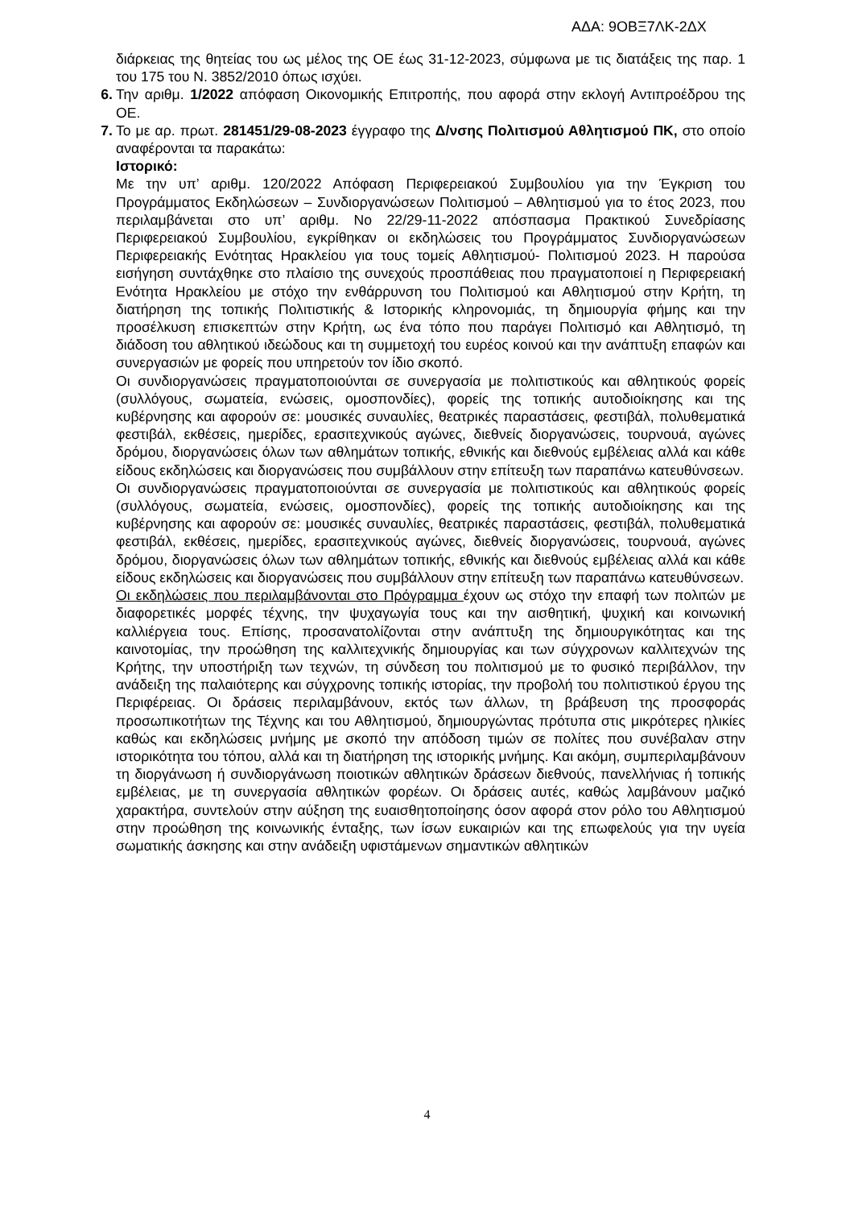ΑΔΑ: 9ΟΒΞ7ΛΚ-2ΔΧ
διάρκειας της θητείας του ως μέλος της ΟΕ έως 31-12-2023, σύμφωνα με τις διατάξεις της παρ. 1 του 175 του Ν. 3852/2010 όπως ισχύει.
6. Την αριθμ. 1/2022 απόφαση Οικονομικής Επιτροπής, που αφορά στην εκλογή Αντιπροέδρου της ΟΕ.
7. Το με αρ. πρωτ. 281451/29-08-2023 έγγραφο της Δ/νσης Πολιτισμού Αθλητισμού ΠΚ, στο οποίο αναφέρονται τα παρακάτω:
Ιστορικό:
Με την υπ’ αριθμ. 120/2022 Απόφαση Περιφερειακού Συμβουλίου για την Έγκριση του Προγράμματος Εκδηλώσεων – Συνδιοργανώσεων Πολιτισμού – Αθλητισμού για το έτος 2023, που περιλαμβάνεται στο υπ’ αριθμ. Νο 22/29-11-2022 απόσπασμα Πρακτικού Συνεδρίασης Περιφερειακού Συμβουλίου, εγκρίθηκαν οι εκδηλώσεις του Προγράμματος Συνδιοργανώσεων Περιφερειακής Ενότητας Ηρακλείου για τους τομείς Αθλητισμού- Πολιτισμού 2023. Η παρούσα εισήγηση συντάχθηκε στο πλαίσιο της συνεχούς προσπάθειας που πραγματοποιεί η Περιφερειακή Ενότητα Ηρακλείου με στόχο την ενθάρρυνση του Πολιτισμού και Αθλητισμού στην Κρήτη, τη διατήρηση της τοπικής Πολιτιστικής & Ιστορικής κληρονομιάς, τη δημιουργία φήμης και την προσέλκυση επισκεπτών στην Κρήτη, ως ένα τόπο που παράγει Πολιτισμό και Αθλητισμό, τη διάδοση του αθλητικού ιδεώδους και τη συμμετοχή του ευρέος κοινού και την ανάπτυξη επαφών και συνεργασιών με φορείς που υπηρετούν τον ίδιο σκοπό.
Οι συνδιοργανώσεις πραγματοποιούνται σε συνεργασία με πολιτιστικούς και αθλητικούς φορείς (συλλόγους, σωματεία, ενώσεις, ομοσπονδίες), φορείς της τοπικής αυτοδιοίκησης και της κυβέρνησης και αφορούν σε: μουσικές συναυλίες, θεατρικές παραστάσεις, φεστιβάλ, πολυθεματικά φεστιβάλ, εκθέσεις, ημερίδες, ερασιτεχνικούς αγώνες, διεθνείς διοργανώσεις, τουρνουά, αγώνες δρόμου, διοργανώσεις όλων των αθλημάτων τοπικής, εθνικής και διεθνούς εμβέλειας αλλά και κάθε είδους εκδηλώσεις και διοργανώσεις που συμβάλλουν στην επίτευξη των παραπάνω κατευθύνσεων.
Οι συνδιοργανώσεις πραγματοποιούνται σε συνεργασία με πολιτιστικούς και αθλητικούς φορείς (συλλόγους, σωματεία, ενώσεις, ομοσπονδίες), φορείς της τοπικής αυτοδιοίκησης και της κυβέρνησης και αφορούν σε: μουσικές συναυλίες, θεατρικές παραστάσεις, φεστιβάλ, πολυθεματικά φεστιβάλ, εκθέσεις, ημερίδες, ερασιτεχνικούς αγώνες, διεθνείς διοργανώσεις, τουρνουά, αγώνες δρόμου, διοργανώσεις όλων των αθλημάτων τοπικής, εθνικής και διεθνούς εμβέλειας αλλά και κάθε είδους εκδηλώσεις και διοργανώσεις που συμβάλλουν στην επίτευξη των παραπάνω κατευθύνσεων.
Οι εκδηλώσεις που περιλαμβάνονται στο Πρόγραμμα έχουν ως στόχο την επαφή των πολιτών με διαφορετικές μορφές τέχνης, την ψυχαγωγία τους και την αισθητική, ψυχική και κοινωνική καλλιέργεια τους. Επίσης, προσανατολίζονται στην ανάπτυξη της δημιουργικότητας και της καινοτομίας, την προώθηση της καλλιτεχνικής δημιουργίας και των σύγχρονων καλλιτεχνών της Κρήτης, την υποστήριξη των τεχνών, τη σύνδεση του πολιτισμού με το φυσικό περιβάλλον, την ανάδειξη της παλαιότερης και σύγχρονης τοπικής ιστορίας, την προβολή του πολιτιστικού έργου της Περιφέρειας. Οι δράσεις περιλαμβάνουν, εκτός των άλλων, τη βράβευση της προσφοράς προσωπικοτήτων της Τέχνης και του Αθλητισμού, δημιουργώντας πρότυπα στις μικρότερες ηλικίες καθώς και εκδηλώσεις μνήμης με σκοπό την απόδοση τιμών σε πολίτες που συνέβαλαν στην ιστορικότητα του τόπου, αλλά και τη διατήρηση της ιστορικής μνήμης. Και ακόμη, συμπεριλαμβάνουν τη διοργάνωση ή συνδιοργάνωση ποιοτικών αθλητικών δράσεων διεθνούς, πανελλήνιας ή τοπικής εμβέλειας, με τη συνεργασία αθλητικών φορέων. Οι δράσεις αυτές, καθώς λαμβάνουν μαζικό χαρακτήρα, συντελούν στην αύξηση της ευαισθητοποίησης όσον αφορά στον ρόλο του Αθλητισμού στην προώθηση της κοινωνικής ένταξης, των ίσων ευκαιριών και της επωφελούς για την υγεία σωματικής άσκησης και στην ανάδειξη υφιστάμενων σημαντικών αθλητικών
4